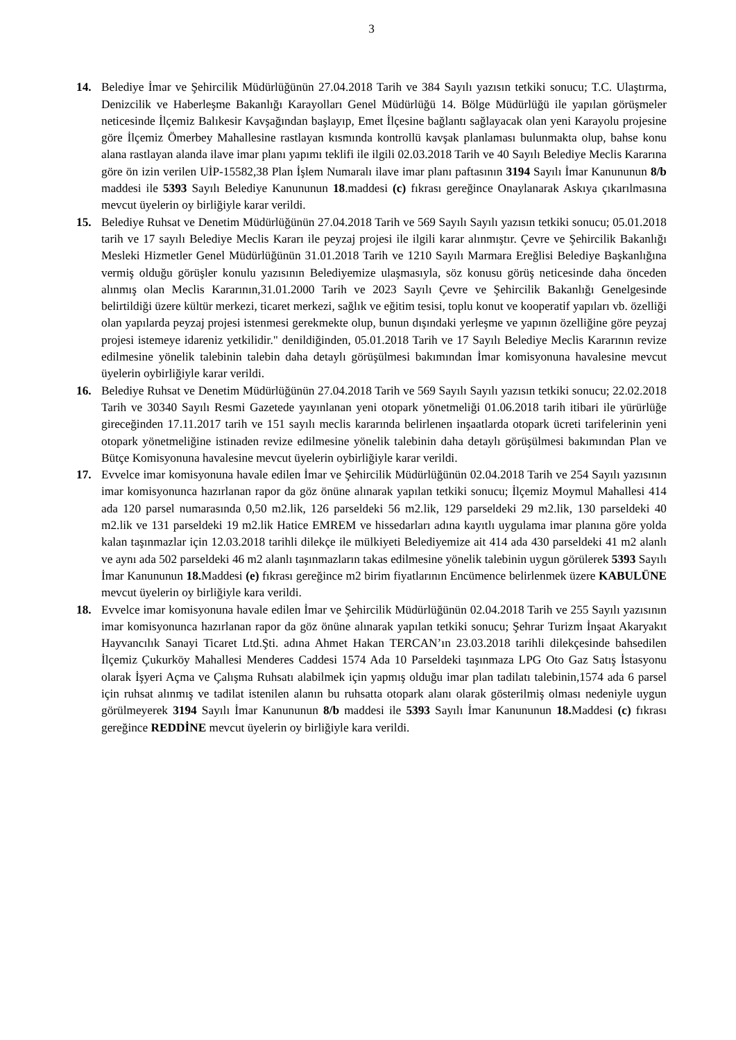3
14. Belediye İmar ve Şehircilik Müdürlüğünün 27.04.2018 Tarih ve 384 Sayılı yazısın tetkiki sonucu; T.C. Ulaştırma, Denizcilik ve Haberleşme Bakanlığı Karayolları Genel Müdürlüğü 14. Bölge Müdürlüğü ile yapılan görüşmeler neticesinde İlçemiz Balıkesir Kavşağından başlayıp, Emet İlçesine bağlantı sağlayacak olan yeni Karayolu projesine göre İlçemiz Ömerbey Mahallesine rastlayan kısmında kontrollü kavşak planlaması bulunmakta olup, bahse konu alana rastlayan alanda ilave imar planı yapımı teklifi ile ilgili 02.03.2018 Tarih ve 40 Sayılı Belediye Meclis Kararına göre ön izin verilen UİP-15582,38 Plan İşlem Numaralı ilave imar planı paftasının 3194 Sayılı İmar Kanununun 8/b maddesi ile 5393 Sayılı Belediye Kanununun 18.maddesi (c) fıkrası gereğince Onaylanarak Askıya çıkarılmasına mevcut üyelerin oy birliğiyle karar verildi.
15. Belediye Ruhsat ve Denetim Müdürlüğünün 27.04.2018 Tarih ve 569 Sayılı Sayılı yazısın tetkiki sonucu; 05.01.2018 tarih ve 17 sayılı Belediye Meclis Kararı ile peyzaj projesi ile ilgili karar alınmıştır. Çevre ve Şehircilik Bakanlığı Mesleki Hizmetler Genel Müdürlüğünün 31.01.2018 Tarih ve 1210 Sayılı Marmara Ereğlisi Belediye Başkanlığına vermiş olduğu görüşler konulu yazısının Belediyemize ulaşmasıyla, söz konusu görüş neticesinde daha önceden alınmış olan Meclis Kararının,31.01.2000 Tarih ve 2023 Sayılı Çevre ve Şehircilik Bakanlığı Genelgesinde belirtildiği üzere kültür merkezi, ticaret merkezi, sağlık ve eğitim tesisi, toplu konut ve kooperatif yapıları vb. özelliği olan yapılarda peyzaj projesi istenmesi gerekmekte olup, bunun dışındaki yerleşme ve yapının özelliğine göre peyzaj projesi istemeye idareniz yetkilidir." denildiğinden, 05.01.2018 Tarih ve 17 Sayılı Belediye Meclis Kararının revize edilmesine yönelik talebinin talebin daha detaylı görüşülmesi bakımından İmar komisyonuna havalesine mevcut üyelerin oybirliğiyle karar verildi.
16. Belediye Ruhsat ve Denetim Müdürlüğünün 27.04.2018 Tarih ve 569 Sayılı Sayılı yazısın tetkiki sonucu; 22.02.2018 Tarih ve 30340 Sayılı Resmi Gazetede yayınlanan yeni otopark yönetmeliği 01.06.2018 tarih itibari ile yürürlüğe gireceğinden 17.11.2017 tarih ve 151 sayılı meclis kararında belirlenen inşaatlarda otopark ücreti tarifelerinin yeni otopark yönetmeliğine istinaden revize edilmesine yönelik talebinin daha detaylı görüşülmesi bakımından Plan ve Bütçe Komisyonuna havalesine mevcut üyelerin oybirliğiyle karar verildi.
17. Evvelce imar komisyonuna havale edilen İmar ve Şehircilik Müdürlüğünün 02.04.2018 Tarih ve 254 Sayılı yazısının imar komisyonunca hazırlanan rapor da göz önüne alınarak yapılan tetkiki sonucu; İlçemiz Moymul Mahallesi 414 ada 120 parsel numarasında 0,50 m2.lik, 126 parseldeki 56 m2.lik, 129 parseldeki 29 m2.lik, 130 parseldeki 40 m2.lik ve 131 parseldeki 19 m2.lik Hatice EMREM ve hissedarları adına kayıtlı uygulama imar planına göre yolda kalan taşınmazlar için 12.03.2018 tarihli dilekçe ile mülkiyeti Belediyemize ait 414 ada 430 parseldeki 41 m2 alanlı ve aynı ada 502 parseldeki 46 m2 alanlı taşınmazların takas edilmesine yönelik talebinin uygun görülerek 5393 Sayılı İmar Kanununun 18. Maddesi (e) fıkrası gereğince m2 birim fiyatlarının Encümence belirlenmek üzere KABULÜNE mevcut üyelerin oy birliğiyle kara verildi.
18. Evvelce imar komisyonuna havale edilen İmar ve Şehircilik Müdürlüğünün 02.04.2018 Tarih ve 255 Sayılı yazısının imar komisyonunca hazırlanan rapor da göz önüne alınarak yapılan tetkiki sonucu; Şehrar Turizm İnşaat Akaryakıt Hayvancılık Sanayi Ticaret Ltd.Şti. adına Ahmet Hakan TERCAN’ın 23.03.2018 tarihli dilekçesinde bahsedilen İlçemiz Çukurköy Mahallesi Menderes Caddesi 1574 Ada 10 Parseldeki taşınmaza LPG Oto Gaz Satış İstasyonu olarak İşyeri Açma ve Çalışma Ruhsatı alabilmek için yapmış olduğu imar plan tadilatı talebinin,1574 ada 6 parsel için ruhsat alınmış ve tadilat istenilen alanın bu ruhsatta otopark alanı olarak gösterilmiş olması nedeniyle uygun görülmeyerek 3194 Sayılı İmar Kanununun 8/b maddesi ile 5393 Sayılı İmar Kanununun 18. Maddesi (c) fıkrası gereğince REDDİNE mevcut üyelerin oy birliğiyle kara verildi.